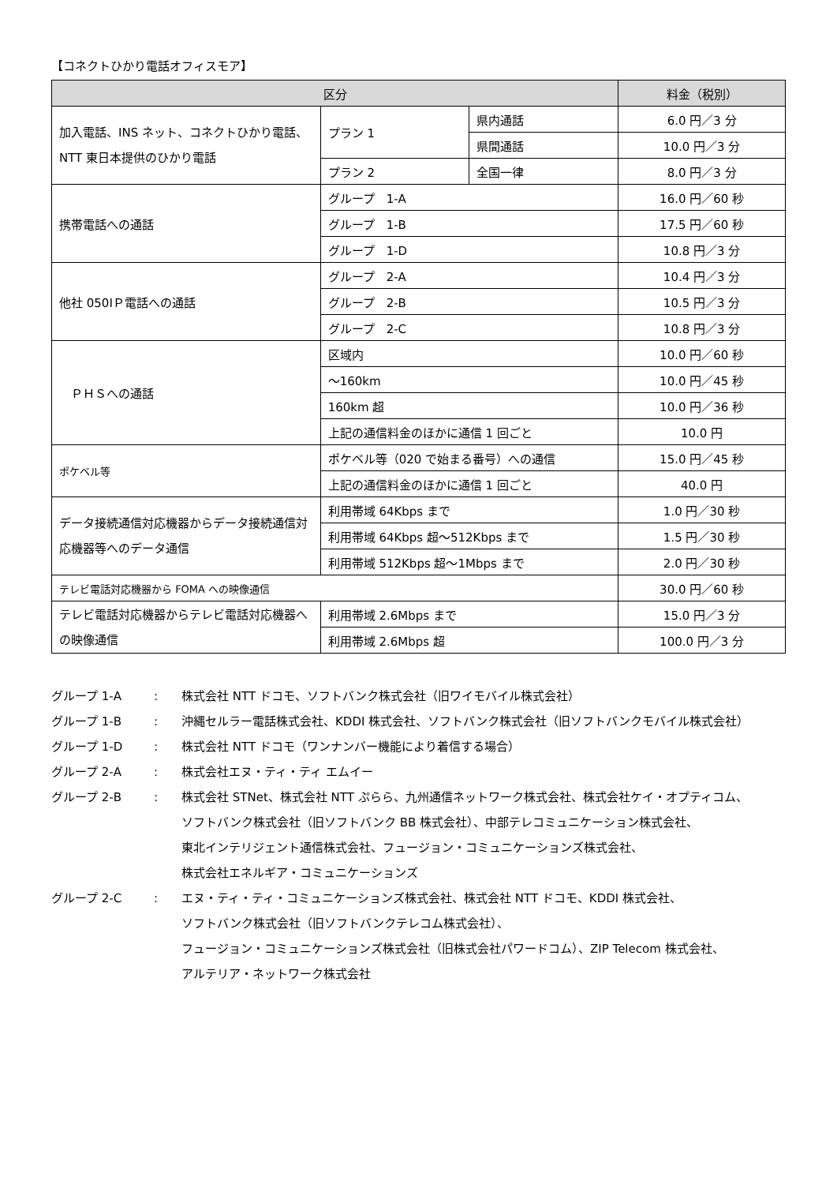【コネクトひかり電話オフィスモア】
| 区分 | | | 料金（税別） |
| --- | --- | --- | --- |
| 加入電話、INS ネット、コネクトひかり電話、NTT 東日本提供のひかり電話 | プラン 1 | 県内通話 | 6.0 円／3 分 |
| | | 県間通話 | 10.0 円／3 分 |
| | プラン 2 | 全国一律 | 8.0 円／3 分 |
| 携帯電話への通話 | グループ 1-A | | 16.0 円／60 秒 |
| | グループ 1-B | | 17.5 円／60 秒 |
| | グループ 1-D | | 10.8 円／3 分 |
| 他社 050IＰ電話への通話 | グループ 2-A | | 10.4 円／3 分 |
| | グループ 2-B | | 10.5 円／3 分 |
| | グループ 2-C | | 10.8 円／3 分 |
| ＰＨＳへの通話 | 区域内 | | 10.0 円／60 秒 |
| | ～160km | | 10.0 円／45 秒 |
| | 160km 超 | | 10.0 円／36 秒 |
| | 上記の通信料金のほかに通信 1 回ごと | | 10.0 円 |
| ポケベル等 | ポケベル等（020 で始まる番号）への通信 | | 15.0 円／45 秒 |
| | 上記の通信料金のほかに通信 1 回ごと | | 40.0 円 |
| データ接続通信対応機器からデータ接続通信対応機器等へのデータ通信 | 利用帯域 64Kbps まで | | 1.0 円／30 秒 |
| | 利用帯域 64Kbps 超～512Kbps まで | | 1.5 円／30 秒 |
| | 利用帯域 512Kbps 超～1Mbps まで | | 2.0 円／30 秒 |
| テレビ電話対応機器から FOMA への映像通信 | | | 30.0 円／60 秒 |
| テレビ電話対応機器からテレビ電話対応機器への映像通信 | 利用帯域 2.6Mbps まで | | 15.0 円／3 分 |
| | 利用帯域 2.6Mbps 超 | | 100.0 円／3 分 |
グループ 1-A: 株式会社 NTT ドコモ、ソフトバンク株式会社（旧ワイモバイル株式会社）
グループ 1-B: 沖縄セルラー電話株式会社、KDDI 株式会社、ソフトバンク株式会社（旧ソフトバンクモバイル株式会社）
グループ 1-D: 株式会社 NTT ドコモ（ワンナンバー機能により着信する場合）
グループ 2-A: 株式会社エヌ・ティ・ティ エムイー
グループ 2-B: 株式会社 STNet、株式会社 NTT ぷらら、九州通信ネットワーク株式会社、株式会社ケイ・オプティコム、
ソフトバンク株式会社（旧ソフトバンク BB 株式会社）、中部テレコミュニケーション株式会社、
東北インテリジェント通信株式会社、フュージョン・コミュニケーションズ株式会社、
株式会社エネルギア・コミュニケーションズ
グループ 2-C: エヌ・ティ・ティ・コミュニケーションズ株式会社、株式会社 NTT ドコモ、KDDI 株式会社、
ソフトバンク株式会社（旧ソフトバンクテレコム株式会社）、
フュージョン・コミュニケーションズ株式会社（旧株式会社パワードコム）、ZIP Telecom 株式会社、
アルテリア・ネットワーク株式会社